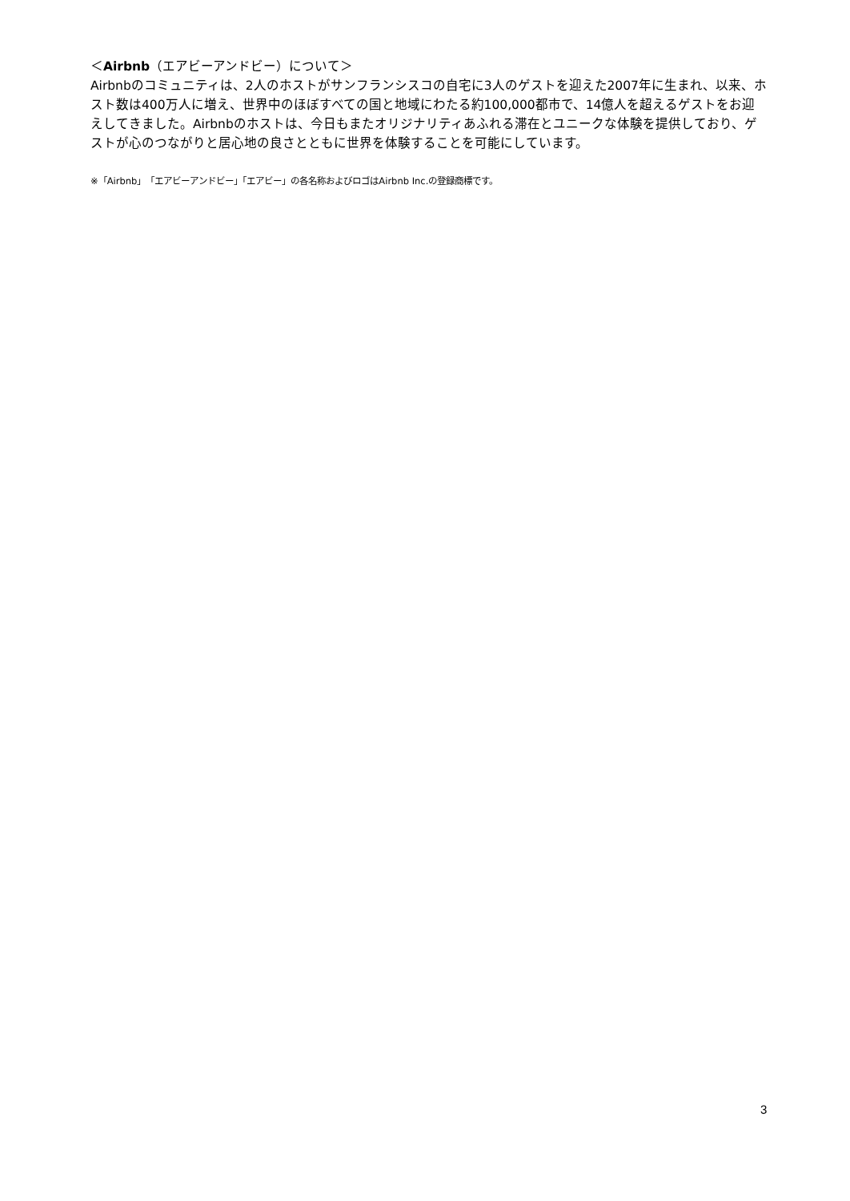＜Airbnb（エアビーアンドビー）について＞
Airbnbのコミュニティは、2人のホストがサンフランシスコの自宅に3人のゲストを迎えた2007年に生まれ、以来、ホスト数は400万人に増え、世界中のほぼすべての国と地域にわたる約100,000都市で、14億人を超えるゲストをお迎えしてきました。Airbnbのホストは、今日もまたオリジナリティあふれる滞在とユニークな体験を提供しており、ゲストが心のつながりと居心地の良さとともに世界を体験することを可能にしています。
※「Airbnb」「エアビーアンドビー」「エアビー」の各名称およびロゴはAirbnb Inc.の登録商標です。
3